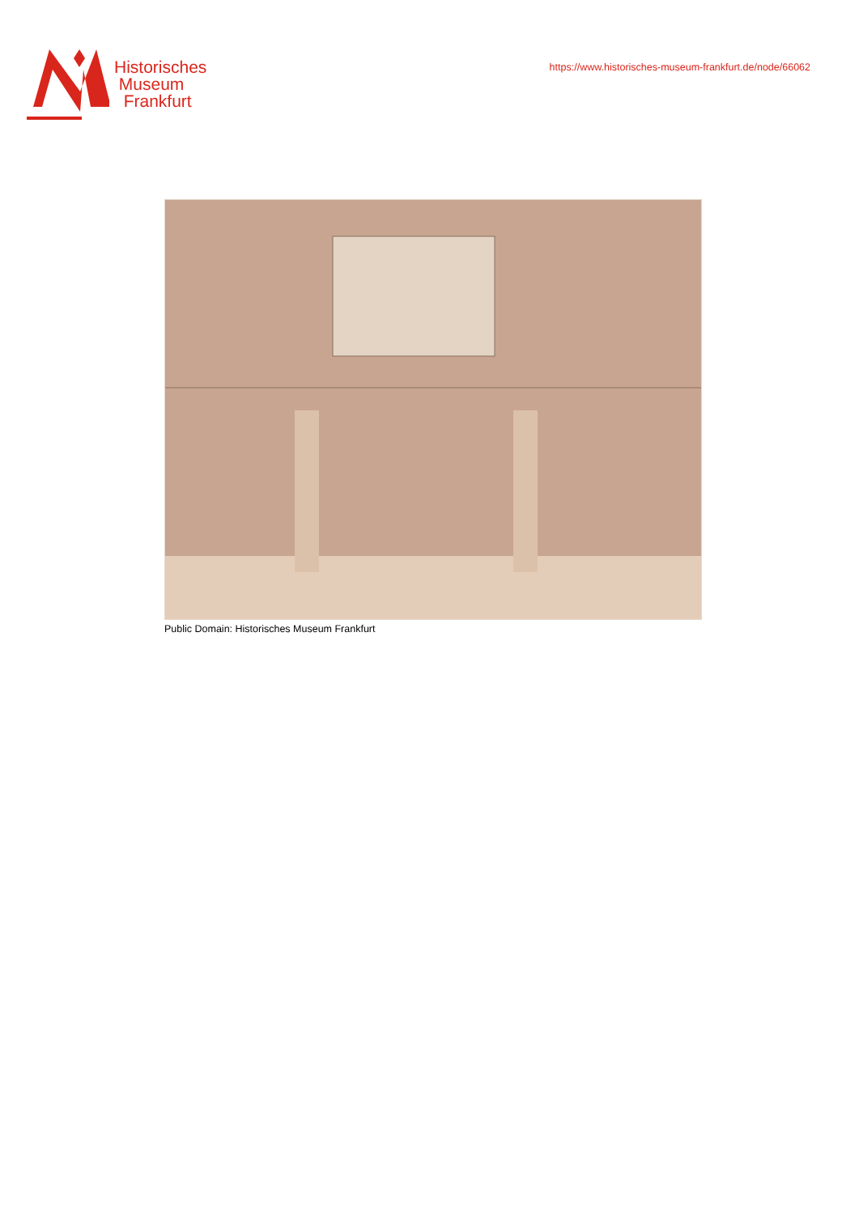Historisches
Museum
Frankfurt
https://www.historisches-museum-frankfurt.de/node/66062
Public Domain: Historisches Museum Frankfurt